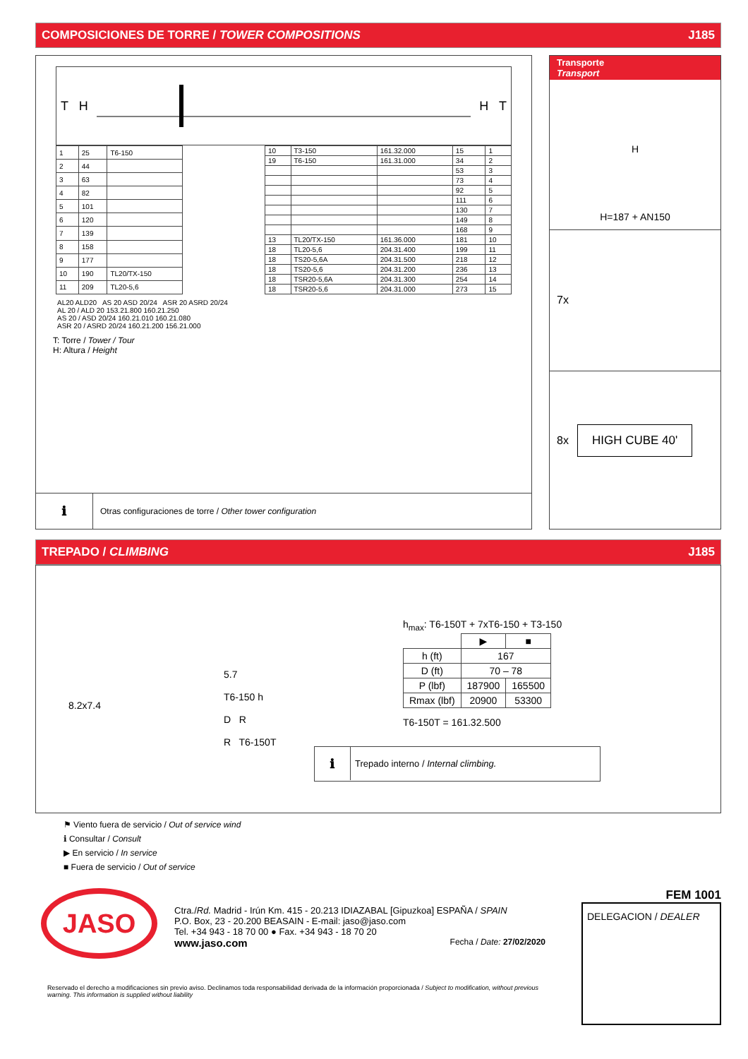COMPOSICIONES DE TORRE / TOWER COMPOSITIONS J185
T H H T
| 1 | 25 | T6-150 |
| 2 | 44 | |
| 3 | 63 | |
| 4 | 82 | |
| 5 | 101 | |
| 6 | 120 | |
| 7 | 139 | |
| 8 | 158 | |
| 9 | 177 | |
| 10 | 190 | TL20/TX-150 |
| 11 | 209 | TL20-5,6 |
| 10 | T3-150 | 161.32.000 | 15 | 1 |
| 19 | T6-150 | 161.31.000 | 34 | 2 |
| | | | 53 | 3 |
| | | | 73 | 4 |
| | | | 92 | 5 |
| | | | 111 | 6 |
| | | | 130 | 7 |
| | | | 149 | 8 |
| | | | 168 | 9 |
| 13 | TL20/TX-150 | 161.36.000 | 181 | 10 |
| 18 | TL20-5,6 | 204.31.400 | 199 | 11 |
| 18 | TS20-5,6A | 204.31.500 | 218 | 12 |
| 18 | TS20-5,6 | 204.31.200 | 236 | 13 |
| 18 | TSR20-5,6A | 204.31.300 | 254 | 14 |
| 18 | TSR20-5,6 | 204.31.000 | 273 | 15 |
AL20 ALD20 AS 20 ASD 20/24 ASR 20 ASRD 20/24
AL 20 / ALD 20 153.21.800 160.21.250
AS 20 / ASD 20/24 160.21.010 160.21.080
ASR 20 / ASRD 20/24 160.21.200 156.21.000
T: Torre / Tower / Tour
H: Altura / Height
ℹ Otras configuraciones de torre / Other tower configuration
Transporte
Transport
H
H=187 + AN150
7x
8x HIGH CUBE 40'
TREPADO / CLIMBING J185
8.2x7.4
5.7
T6-150 h
D R
R T6-150T
h<sub>max</sub>: T6-150T + 7xT6-150 + T3-150
| | ▶ | ■ |
| h (ft) | 167 | |
| D (ft) | 70 – 78 | |
| P (lbf) | 187900 | 165500 |
| Rmax (lbf) | 20900 | 53300 |
T6-150T = 161.32.500
ℹ Trepado interno / Internal climbing.
⚑ Viento fuera de servicio / Out of service wind
ℹ Consultar / Consult
▶ En servicio / In service
■ Fuera de servicio / Out of service
JASO
Ctra./Rd. Madrid - Irún Km. 415 - 20.213 IDIAZABAL [Gipuzkoa] ESPAÑA / SPAIN
P.O. Box, 23 - 20.200 BEASAIN - E-mail: jaso@jaso.com
Tel. +34 943 - 18 70 00 ● Fax. +34 943 - 18 70 20
www.jaso.com Fecha / Date: 27/02/2020
Reservado el derecho a modificaciones sin previo aviso. Declinamos toda responsabilidad derivada de la información proporcionada / Subject to modification, without previous warning. This information is supplied without liability
FEM 1001
DELEGACION / DEALER